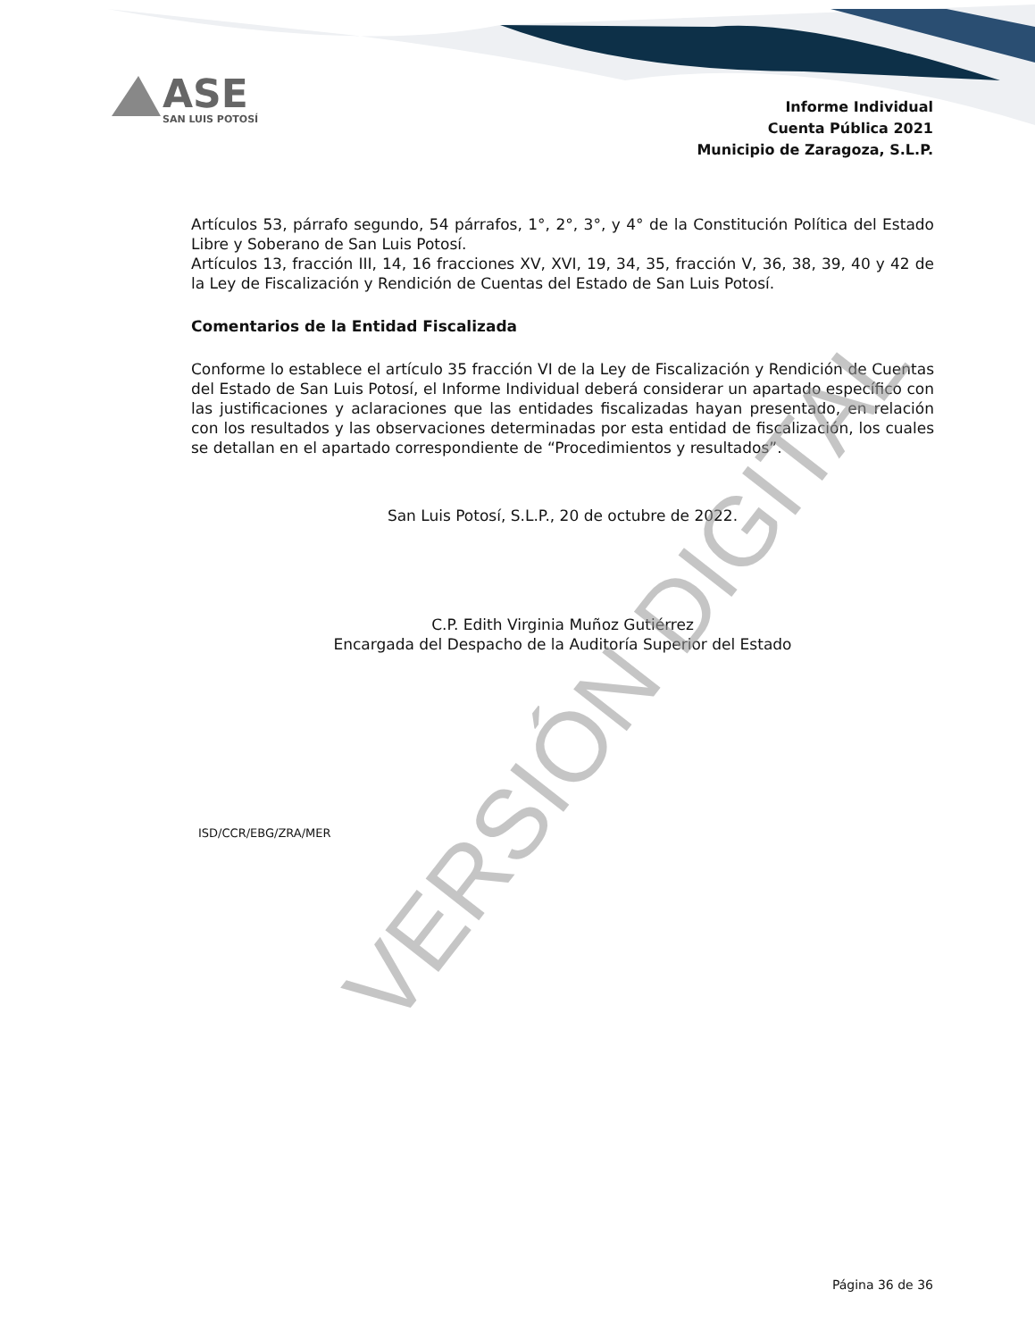ASE
SAN LUIS POTOSÍ
Informe Individual
Cuenta Pública 2021
Municipio de Zaragoza, S.L.P.
Artículos 53, párrafo segundo, 54 párrafos, 1°, 2°, 3°, y 4° de la Constitución Política del Estado Libre y Soberano de San Luis Potosí.
Artículos 13, fracción III, 14, 16 fracciones XV, XVI, 19, 34, 35, fracción V, 36, 38, 39, 40 y 42 de la Ley de Fiscalización y Rendición de Cuentas del Estado de San Luis Potosí.
Comentarios de la Entidad Fiscalizada
Conforme lo establece el artículo 35 fracción VI de la Ley de Fiscalización y Rendición de Cuentas del Estado de San Luis Potosí, el Informe Individual deberá considerar un apartado específico con las justificaciones y aclaraciones que las entidades fiscalizadas hayan presentado, en relación con los resultados y las observaciones determinadas por esta entidad de fiscalización, los cuales se detallan en el apartado correspondiente de “Procedimientos y resultados”.
San Luis Potosí, S.L.P., 20 de octubre de 2022.
C.P. Edith Virginia Muñoz Gutiérrez
Encargada del Despacho de la Auditoría Superior del Estado
ISD/CCR/EBG/ZRA/MER
VERSIÓN DIGITAL
Página 36 de 36